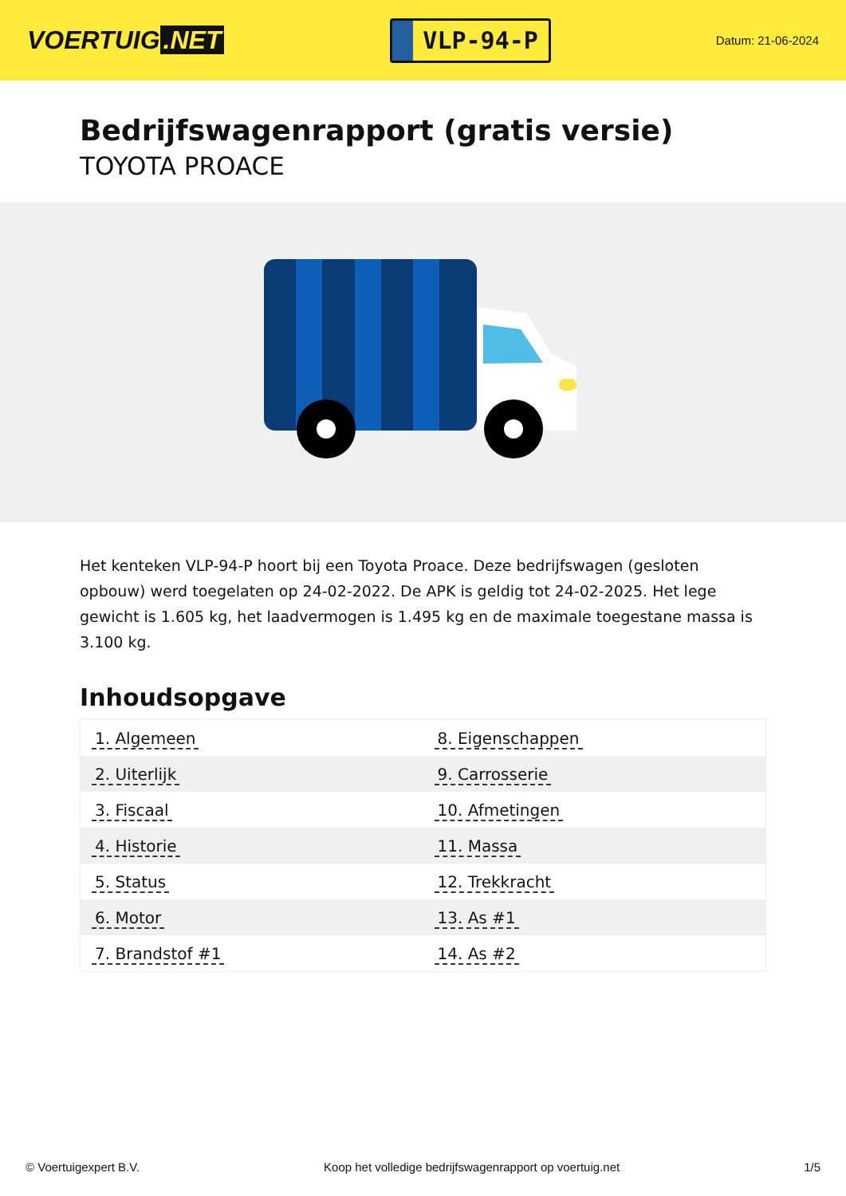VOERTUIG.NET
VLP-94-P
Datum: 21-06-2024
Bedrijfswagenrapport (gratis versie)
TOYOTA PROACE
Het kenteken VLP-94-P hoort bij een Toyota Proace. Deze bedrijfswagen (gesloten opbouw) werd toegelaten op 24-02-2022. De APK is geldig tot 24-02-2025. Het lege gewicht is 1.605 kg, het laadvermogen is 1.495 kg en de maximale toegestane massa is 3.100 kg.
Inhoudsopgave
| 1. Algemeen | 8. Eigenschappen |
| 2. Uiterlijk | 9. Carrosserie |
| 3. Fiscaal | 10. Afmetingen |
| 4. Historie | 11. Massa |
| 5. Status | 12. Trekkracht |
| 6. Motor | 13. As #1 |
| 7. Brandstof #1 | 14. As #2 |
© Voertuigexpert B.V. Koop het volledige bedrijfswagenrapport op voertuig.net
1/5